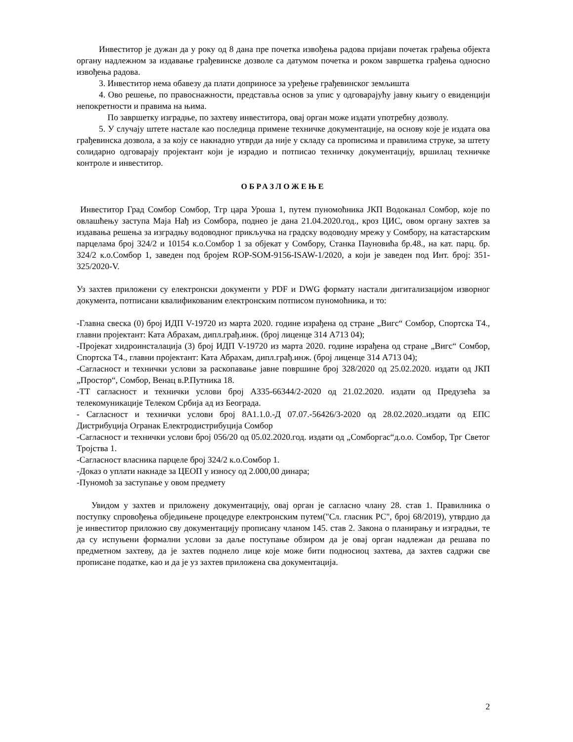Инвеститор је дужан да у року од 8 дана пре почетка извођења радова пријави почетак грађења објекта органу надлежном за издавање грађевинске дозволе са датумом почетка и роком завршетка грађења односно извођења радова.
3. Инвеститор нема обавезу да плати доприносе за уређење грађевинског земљишта
4. Ово решење, по правоснажности, представља основ за упис у одговарајућу јавну књигу о евиденцији непокретности и правима на њима.
По завршетку изградње, по захтеву инвеститора, овај орган може издати употребну дозволу.
5. У случају штете настале као последица примене техничке документације, на основу које је издата ова грађевинска дозвола, а за коју се накнадно утврди да није у складу са прописима и правилима струке, за штету солидарно одговарају пројектант који је израдио и потписао техничку документацију, вршилац техничке контроле и инвеститор.
ОБРАЗЛОЖЕЊЕ
Инвеститор Град Сомбор Сомбор, Тгр цара Уроша 1, путем пуномоћника ЈКП Водоканал Сомбор, које по овлашћењу заступа Маја Нађ из Сомбора, поднео је дана 21.04.2020.год., кроз ЦИС, овом органу захтев за издавања решења за изградњу водоводног прикључка на градску водоводну мрежу у Сомбору, на катастарским парцелама број 324/2 и 10154 к.о.Сомбор 1 за објекат у Сомбору, Станка Пауновића бр.48., на кат. парц. бр. 324/2 к.о.Сомбор 1, заведен под бројем ROP-SOM-9156-ISAW-1/2020, а који је заведен под Инт. број: 351-325/2020-V.
Уз захтев приложени су електронски документи у PDF и DWG формату настали дигитализацијом изворног документа, потписани квалификованим електронским потписом пуномоћника, и то:
-Главна свеска (0) број ИДП V-19720 из марта 2020. године израђена од стране „Вигс“ Сомбор, Спортска Т4., главни пројектант: Ката Абрахам, дипл.грађ.инж. (број лиценце 314 А713 04);
-Пројекат хидроинсталација (3) број ИДП V-19720 из марта 2020. године израђена од стране „Вигс“ Сомбор, Спортска Т4., главни пројектант: Ката Абрахам, дипл.грађ.инж. (број лиценце 314 А713 04);
-Сагласност и технички услови за раскопавање јавне површине број 328/2020 од 25.02.2020. издати од ЈКП „Простор“, Сомбор, Венац в.Р.Путника 18.
-ТТ сагласност и технички услови број А335-66344/2-2020 од 21.02.2020. издати од Предузећа за телекомуникације Телеком Србија ад из Београда.
- Сагласност и технички услови број 8А1.1.0.-Д 07.07.-56426/3-2020 од 28.02.2020..издати од ЕПС Дистрибуција Огранак Електродистрибуција Сомбор
-Сагласност и технички услови број 056/20 од 05.02.2020.год. издати од „Сомборгас“д.о.о. Сомбор, Трг Светог Тројства 1.
-Сагласност власника парцеле број 324/2 к.о.Сомбор 1.
-Доказ о уплати накнаде за ЦЕОП у износу од 2.000,00 динара;
-Пуномоћ за заступање у овом предмету
Увидом у захтев и приложену документацију, овај орган је сагласно члану 28. став 1. Правилника о поступку спровођења обједињене процедуре електронским путем("Сл. гласник РС", број 68/2019), утврдио да је инвеститор приложио сву документацију прописану чланом 145. став 2. Закона о планирању и изградњи, те да су испуњени формални услови за даље поступање обзиром да је овај орган надлежан да решава по предметном захтеву, да је захтев поднело лице које може бити подносиоц захтева, да захтев садржи све прописане податке, као и да је уз захтев приложена сва документација.
2